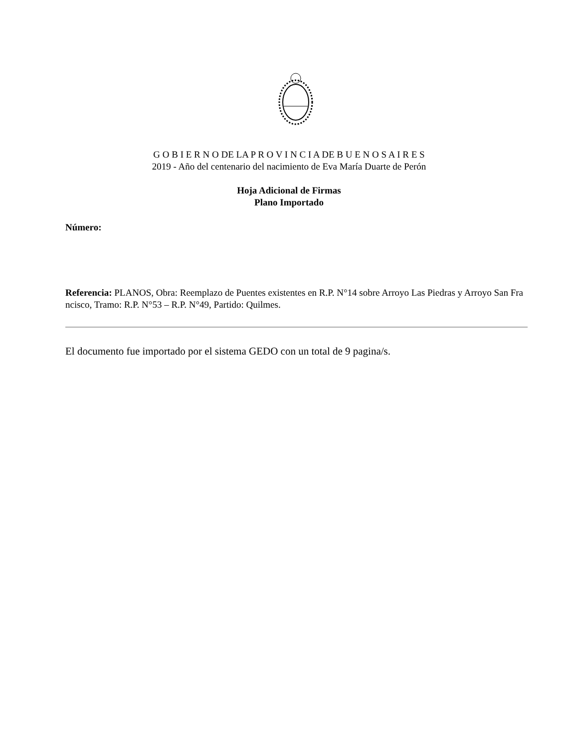G O B I E R N O DE LA P R O V I N C I A DE B U E N O S A I R E S
2019 - Año del centenario del nacimiento de Eva María Duarte de Perón
Hoja Adicional de Firmas
Plano Importado
Número:
Referencia: PLANOS, Obra: Reemplazo de Puentes existentes en R.P. N°14 sobre Arroyo Las Piedras y Arroyo San Fra
ncisco, Tramo: R.P. N°53 – R.P. N°49, Partido: Quilmes.
El documento fue importado por el sistema GEDO con un total de 9 pagina/s.